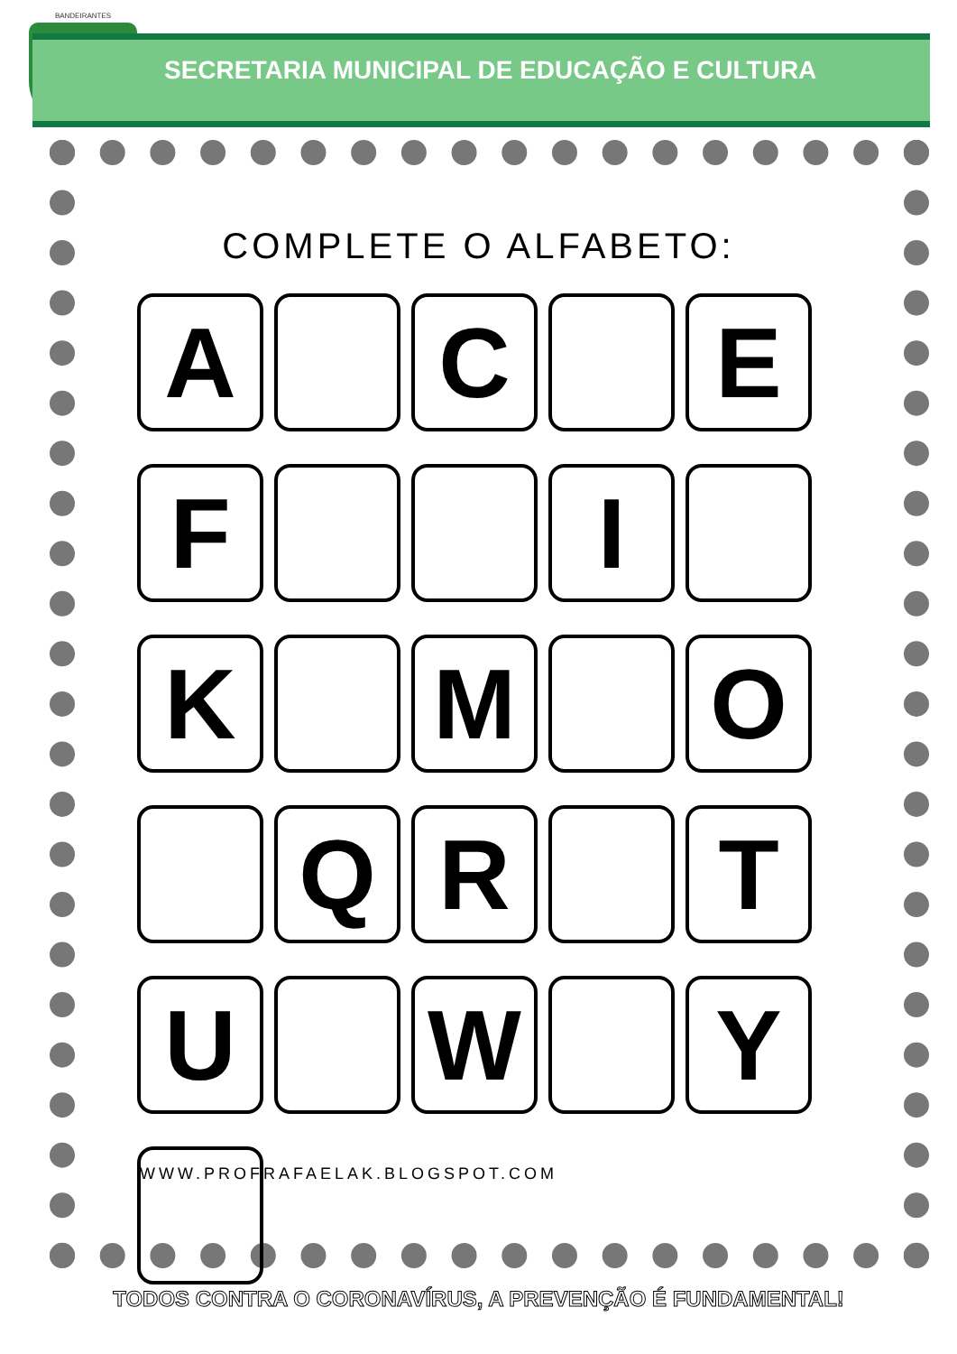BANDEIRANTES
SECRETARIA MUNICIPAL DE EDUCAÇÃO E CULTURA
COMPLETE O ALFABETO:
A
C
E
F
I
K
M
O
Q
R
T
U
W
Y
WWW.PROFRAFAELAK.BLOGSPOT.COM
TODOS CONTRA O CORONAVÍRUS, A PREVENÇÃO É FUNDAMENTAL!